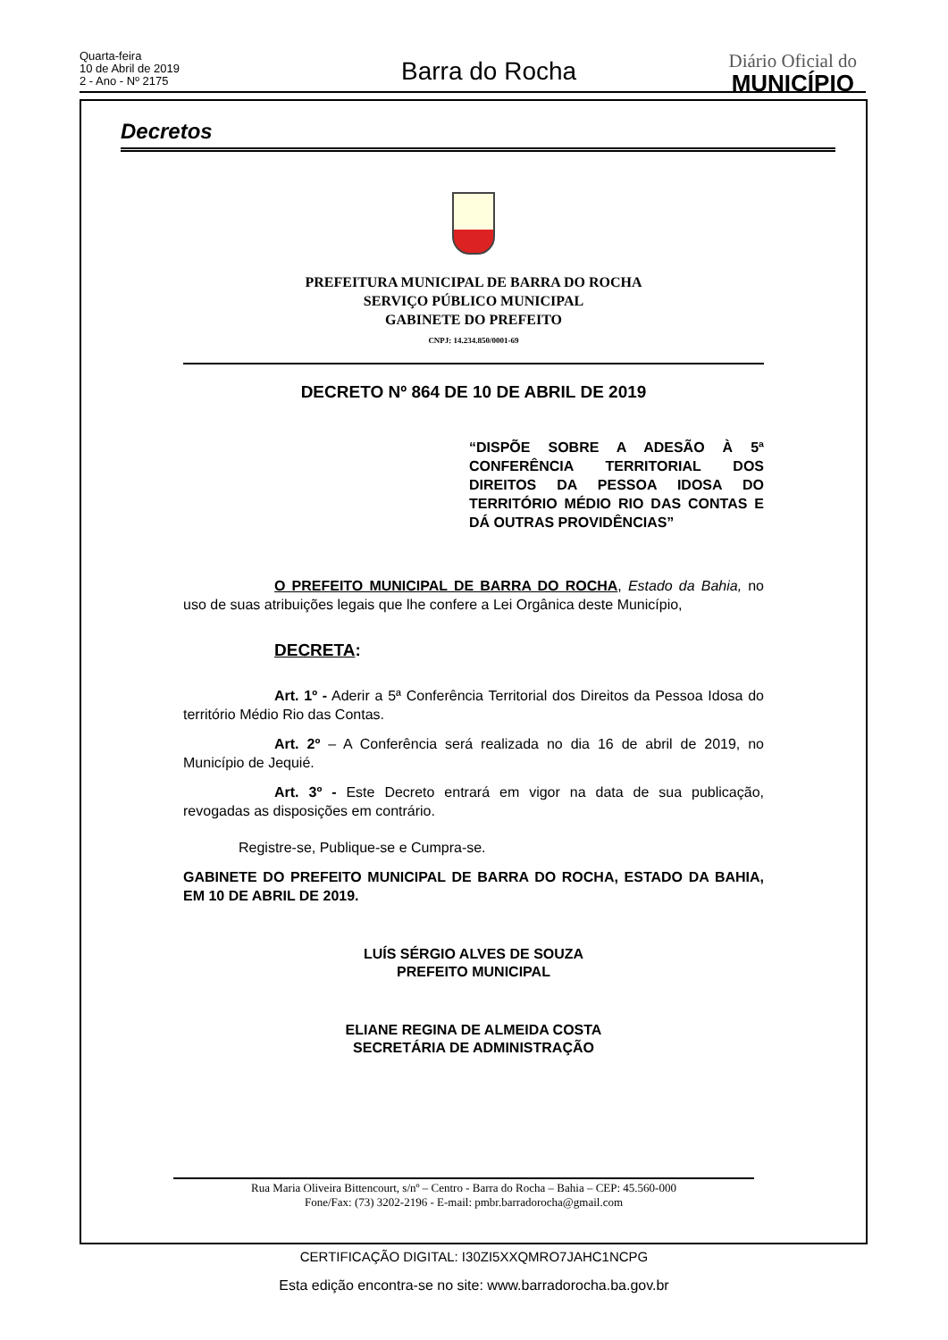Quarta-feira
10 de Abril de 2019
2 - Ano - Nº 2175
Barra do Rocha Diário Oficial do
MUNICÍPIO
Decretos
PREFEITURA MUNICIPAL DE BARRA DO ROCHA
SERVIÇO PÚBLICO MUNICIPAL
GABINETE DO PREFEITO
CNPJ: 14.234.850/0001-69
DECRETO Nº 864 DE 10 DE ABRIL DE 2019
“DISPÕE SOBRE A ADESÃO À 5ª CONFERÊNCIA TERRITORIAL DOS DIREITOS DA PESSOA IDOSA DO TERRITÓRIO MÉDIO RIO DAS CONTAS E DÁ OUTRAS PROVIDÊNCIAS”
O PREFEITO MUNICIPAL DE BARRA DO ROCHA, Estado da Bahia, no uso de suas atribuições legais que lhe confere a Lei Orgânica deste Município,
DECRETA:
Art. 1º - Aderir a 5ª Conferência Territorial dos Direitos da Pessoa Idosa do território Médio Rio das Contas.
Art. 2º – A Conferência será realizada no dia 16 de abril de 2019, no Município de Jequié.
Art. 3º - Este Decreto entrará em vigor na data de sua publicação, revogadas as disposições em contrário.
Registre-se, Publique-se e Cumpra-se.
GABINETE DO PREFEITO MUNICIPAL DE BARRA DO ROCHA, ESTADO DA BAHIA, EM 10 DE ABRIL DE 2019.
LUÍS SÉRGIO ALVES DE SOUZA
PREFEITO MUNICIPAL
ELIANE REGINA DE ALMEIDA COSTA
SECRETÁRIA DE ADMINISTRAÇÃO
Rua Maria Oliveira Bittencourt, s/nº – Centro - Barra do Rocha – Bahia – CEP: 45.560-000
Fone/Fax: (73) 3202-2196 - E-mail: pmbr.barradorocha@gmail.com
CERTIFICAÇÃO DIGITAL: I30ZI5XXQMRO7JAHC1NCPG
Esta edição encontra-se no site: www.barradorocha.ba.gov.br